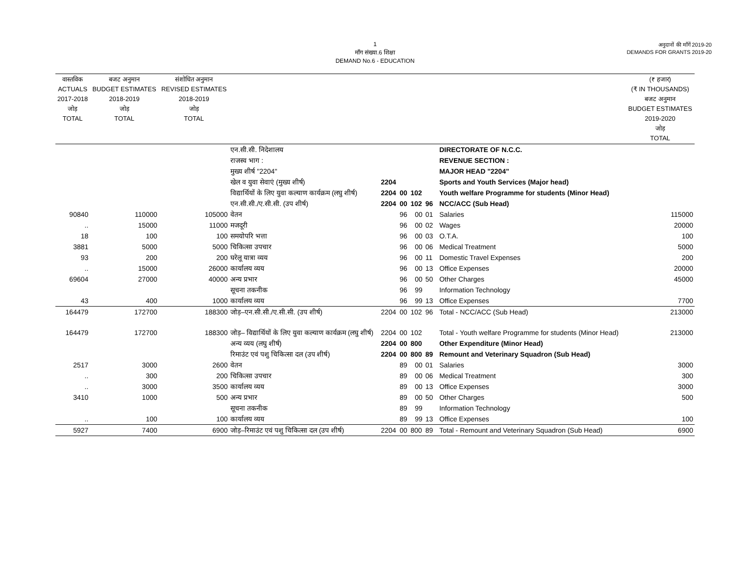1
माँग संख्या.6 शिक्षा
DEMAND No.6 - EDUCATION
अनुदानों की माँगें 2019-20
DEMANDS FOR GRANTS 2019-20
| वास्तविक ACTUALS 2017-2018 जोड़ TOTAL | बजट अनुमान BUDGET ESTIMATES 2018-2019 जोड़ TOTAL | संशोधित अनुमान REVISED ESTIMATES 2018-2019 जोड़ TOTAL | | | | | | | | (₹ हजार) (₹ IN THOUSANDS) बजट अनुमान BUDGET ESTIMATES 2019-2020 जोड़ TOTAL |
| --- | --- | --- | --- | --- | --- | --- | --- | --- | --- | --- |
| | | | एन.सी.सी. निदेशालय | | | | | | DIRECTORATE OF N.C.C. | |
| | | | राजस्व भाग : | | | | | | REVENUE SECTION : | |
| | | | मुख्य शीर्ष "2204" | | | | | | MAJOR HEAD "2204" | |
| | | | खेल व युवा सेवाएं (मुख्य शीर्ष) | 2204 | | | | | Sports and Youth Services (Major head) | |
| | | | विद्यार्थियों के लिए युवा कल्याण कार्यक्रम (लघु शीर्ष) | 2204 | 00 | 102 | | | Youth welfare Programme for students (Minor Head) | |
| | | | एन.सी.सी./ए.सी.सी. (उप शीर्ष) | 2204 | 00 | 102 | 96 | | NCC/ACC (Sub Head) | |
| 90840 | 110000 | 105000 | वेतन | | 96 | 00 | 01 | | Salaries | 115000 |
| .. | 15000 | 11000 | मजदूरी | | 96 | 00 | 02 | | Wages | 20000 |
| 18 | 100 | 100 | समयोपरि भत्ता | | 96 | 00 | 03 | | O.T.A. | 100 |
| 3881 | 5000 | 5000 | चिकित्सा उपचार | | 96 | 00 | 06 | | Medical Treatment | 5000 |
| 93 | 200 | 200 | घरेलू यात्रा व्यय | | 96 | 00 | 11 | | Domestic Travel Expenses | 200 |
| .. | 15000 | 26000 | कार्यालय व्यय | | 96 | 00 | 13 | | Office Expenses | 20000 |
| 69604 | 27000 | 40000 | अन्य प्रभार | | 96 | 00 | 50 | | Other Charges | 45000 |
| | | | सूचना तकनीक | | 96 | 99 | | | Information Technology | |
| 43 | 400 | 1000 | कार्यालय व्यय | | 96 | 99 | 13 | | Office Expenses | 7700 |
| 164479 | 172700 | 188300 | जोड़–एन.सी.सी./ए.सी.सी. (उप शीर्ष) | 2204 | 00 | 102 | 96 | | Total - NCC/ACC (Sub Head) | 213000 |
| 164479 | 172700 | 188300 | जोड़– विद्यार्थियों के लिए युवा कल्याण कार्यक्रम (लघु शीर्ष) | 2204 | 00 | 102 | | | Total - Youth welfare Programme for students (Minor Head) | 213000 |
| | | | अन्य व्यय (लघु शीर्ष) | 2204 | 00 | 800 | | | Other Expenditure (Minor Head) | |
| | | | रिमाउंट एवं पशु चिकित्सा दल (उप शीर्ष) | 2204 | 00 | 800 | 89 | | Remount and Veterinary Squadron (Sub Head) | |
| 2517 | 3000 | 2600 | वेतन | | 89 | 00 | 01 | | Salaries | 3000 |
| .. | 300 | 200 | चिकित्सा उपचार | | 89 | 00 | 06 | | Medical Treatment | 300 |
| .. | 3000 | 3500 | कार्यालय व्यय | | 89 | 00 | 13 | | Office Expenses | 3000 |
| 3410 | 1000 | 500 | अन्य प्रभार | | 89 | 00 | 50 | | Other Charges | 500 |
| | | | सूचना तकनीक | | 89 | 99 | | | Information Technology | |
| .. | 100 | 100 | कार्यालय व्यय | | 89 | 99 | 13 | | Office Expenses | 100 |
| 5927 | 7400 | 6900 | जोड़–रिमाउंट एवं पशु चिकित्सा दल (उप शीर्ष) | 2204 | 00 | 800 | 89 | | Total - Remount and Veterinary Squadron (Sub Head) | 6900 |